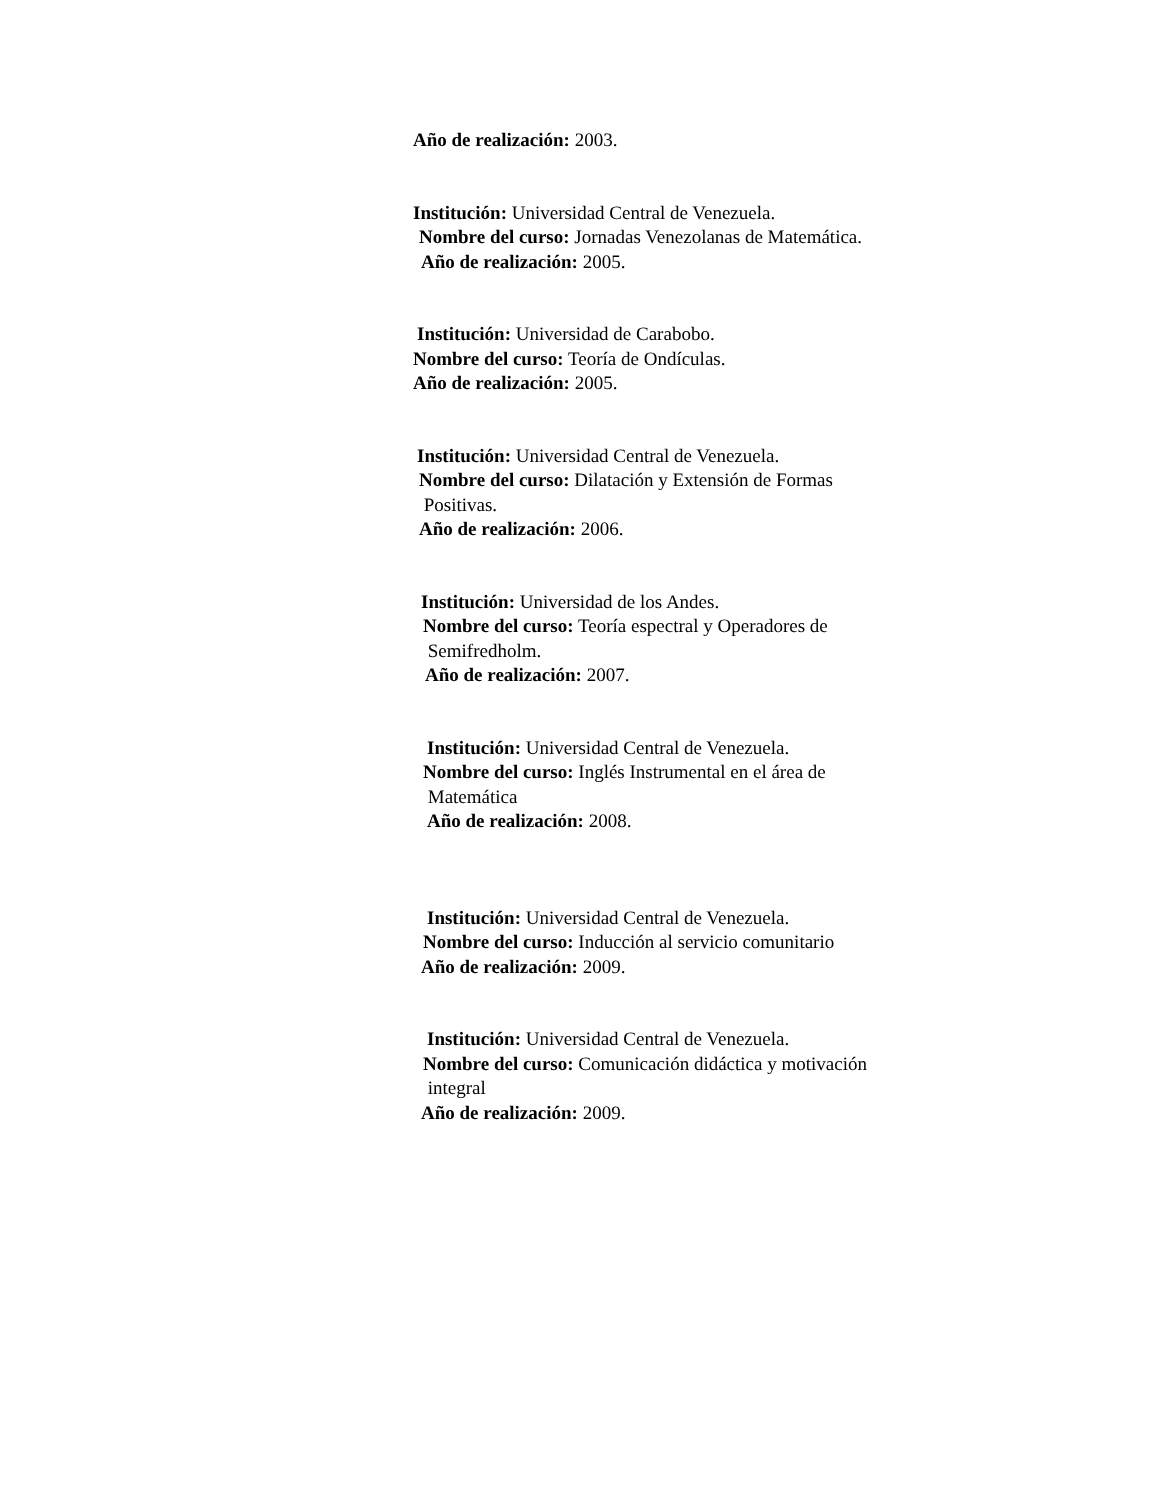Año de realización: 2003.
Institución: Universidad Central de Venezuela.
Nombre del curso: Jornadas Venezolanas de Matemática.
Año de realización: 2005.
Institución: Universidad de Carabobo.
Nombre del curso: Teoría de Ondículas.
Año de realización: 2005.
Institución: Universidad Central de Venezuela.
Nombre del curso: Dilatación y Extensión de Formas
Positivas.
Año de realización: 2006.
Institución: Universidad de los Andes.
Nombre del curso: Teoría espectral y Operadores de
Semifredholm.
Año de realización: 2007.
Institución: Universidad Central de Venezuela.
Nombre del curso: Inglés Instrumental en el área de
Matemática
Año de realización: 2008.
Institución: Universidad Central de Venezuela.
Nombre del curso: Inducción al servicio comunitario
Año de realización: 2009.
Institución: Universidad Central de Venezuela.
Nombre del curso: Comunicación didáctica y motivación
integral
Año de realización: 2009.